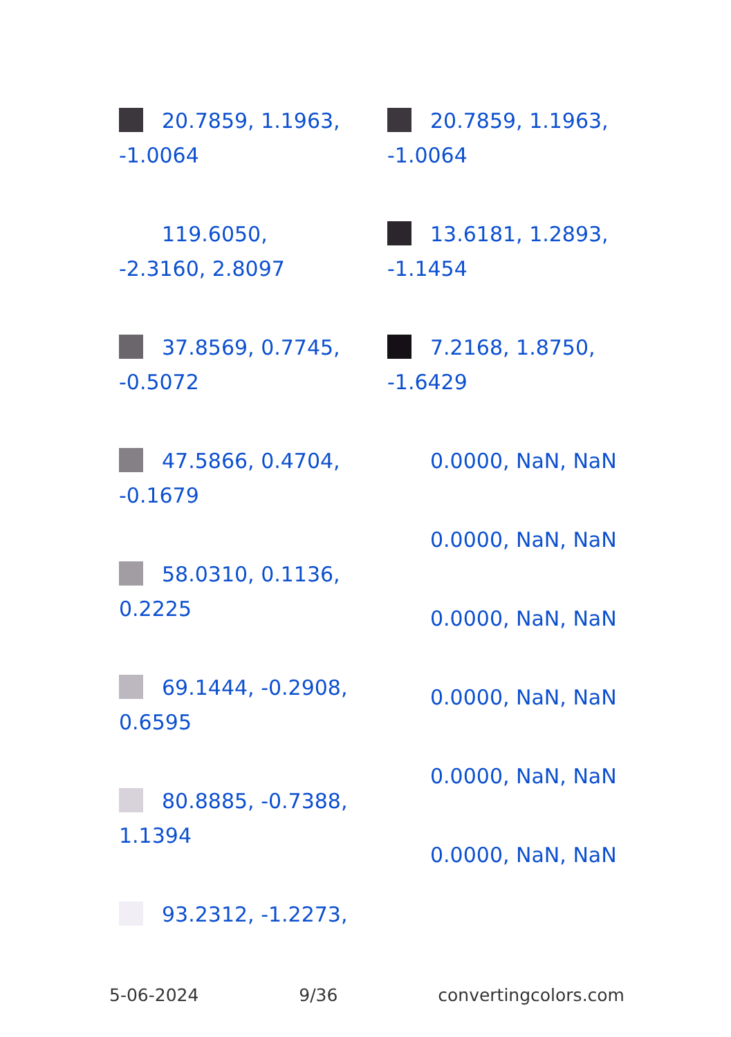20.7859, 1.1963, -1.0064
119.6050, -2.3160, 2.8097
37.8569, 0.7745, -0.5072
47.5866, 0.4704, -0.1679
58.0310, 0.1136, 0.2225
69.1444, -0.2908, 0.6595
80.8885, -0.7388, 1.1394
93.2312, -1.2273,
20.7859, 1.1963, -1.0064
13.6181, 1.2893, -1.1454
7.2168, 1.8750, -1.6429
0.0000, NaN, NaN
0.0000, NaN, NaN
0.0000, NaN, NaN
0.0000, NaN, NaN
0.0000, NaN, NaN
0.0000, NaN, NaN
5-06-2024 9/36 convertingcolors.com